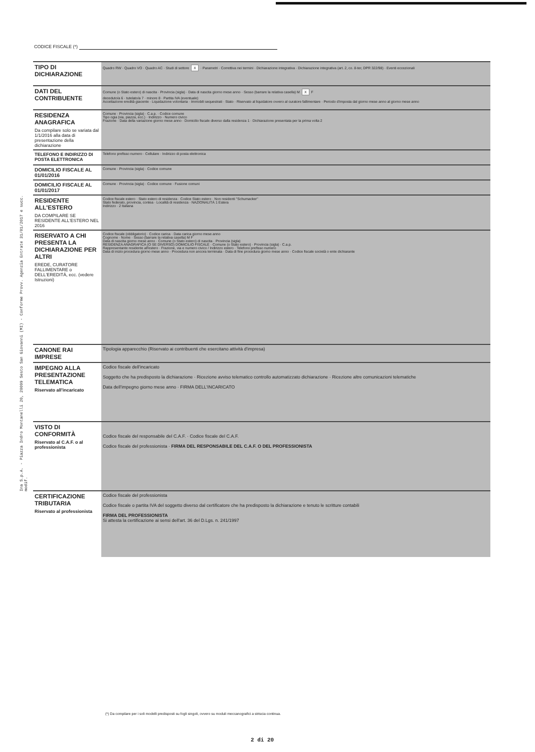CODICE FISCALE (*)
Ina S.p.A. - Piazza Indro Montanelli 20, 20099 Sesto San Giovanni (MI) - Conforme Provv. Agenzia Entrate 31/01/2017 e succ. modif.
| TIPO DI DICHIARAZIONE | Quadro RW · Quadro VO · Quadro AC · Studi di settore X · Parametri · Correttiva nei termini · Dichiarazione integrativa · Dichiarazione integrativa (art. 2, co. 8-ter, DPR 322/98) · Eventi eccezionali |
| DATI DEL CONTRIBUENTE | Comune (o Stato estero) di nascita · Provincia (sigla) · Data di nascita giorno mese anno · Sesso (barrare la relativa casella) M X F deceduto/a 6 · tutelato/a 7 · minore 8 · Partita IVA (eventuale) Accettazione eredità giacente · Liquidazione volontaria · Immobili sequestrati · Stato · Riservato al liquidatore ovvero al curatore fallimentare · Periodo d'imposta dal giorno mese anno al giorno mese anno |
| RESIDENZA ANAGRAFICA Da compilare solo se variata dal 1/1/2016 alla data di presentazione della dichiarazione | Comune · Provincia (sigla) · C.a.p. · Codice comune Tipo ogia (via, piazza, ecc.) · Indirizzo · Numero civico Frazione · Data della variazione giorno mese anno · Domicilio fiscale diverso dalla residenza 1 · Dichiarazione presentata per la prima volta 2 |
| TELEFONO E INDIRIZZO DI POSTA ELETTRONICA | Telefono prefisso numero · Cellulare · Indirizzo di posta elettronica |
| DOMICILIO FISCALE AL 01/01/2016 | Comune · Provincia (sigla) · Codice comune |
| DOMICILIO FISCALE AL 01/01/2017 | Comune · Provincia (sigla) · Codice comune · Fusione comuni |
| RESIDENTE ALL'ESTERO DA COMPILARE SE RESIDENTE ALL'ESTERO NEL 2016 | Codice fiscale estero · Stato estero di residenza · Codice Stato estero · Non residenti "Schumacker" Stato federato, provincia, contea · Località di residenza · NAZIONALITÀ 1 Estera Indirizzo · 2 Italiana |
| RISERVATO A CHI PRESENTA LA DICHIARAZIONE PER ALTRI EREDE, CURATORE FALLIMENTARE o DELL'EREDITÀ, ecc. (vedere Istruzioni) | Codice fiscale (obbligatorio) · Codice carica · Data carica giorno mese anno Cognome · Nome · Sesso (barrare la relativa casella) M F Data di nascita giorno mese anno · Comune (o Stato estero) di nascita · Provincia (sigla) RESIDENZA ANAGRAFICA (O SE DIVERSO) DOMICILIO FISCALE · Comune (o Stato estero) · Provincia (sigla) · C.a.p. Rappresentante residente all'estero · Frazione, via e numero civico / Indirizzo estero · Telefono prefisso numero Data di inizio procedura giorno mese anno · Procedura non ancora terminata · Data di fine procedura giorno mese anno · Codice fiscale società o ente dichiarante |
| CANONE RAI IMPRESE | Tipologia apparecchio (Riservato ai contribuenti che esercitano attività d'impresa) |
| IMPEGNO ALLA PRESENTAZIONE TELEMATICA Riservato all'incaricato | Codice fiscale dell'incaricato Soggetto che ha predisposto la dichiarazione · Ricezione avviso telematico controllo automatizzato dichiarazione · Ricezione altre comunicazioni telematiche Data dell'impegno giorno mese anno · FIRMA DELL'INCARICATO |
| VISTO DI CONFORMITÀ Riservato al C.A.F. o al professionista | Codice fiscale del responsabile del C.A.F. · Codice fiscale del C.A.F. Codice fiscale del professionista · FIRMA DEL RESPONSABILE DEL C.A.F. O DEL PROFESSIONISTA |
| CERTIFICAZIONE TRIBUTARIA Riservato al professionista | Codice fiscale del professionista Codice fiscale o partita IVA del soggetto diverso dal certificatore che ha predisposto la dichiarazione e tenuto le scritture contabili FIRMA DEL PROFESSIONISTA Si attesta la certificazione ai sensi dell'art. 36 del D.Lgs. n. 241/1997 |
(*) Da compilare per i soli modelli predisposti su fogli singoli, ovvero su moduli meccanografici a striscia continua.
2 di 20